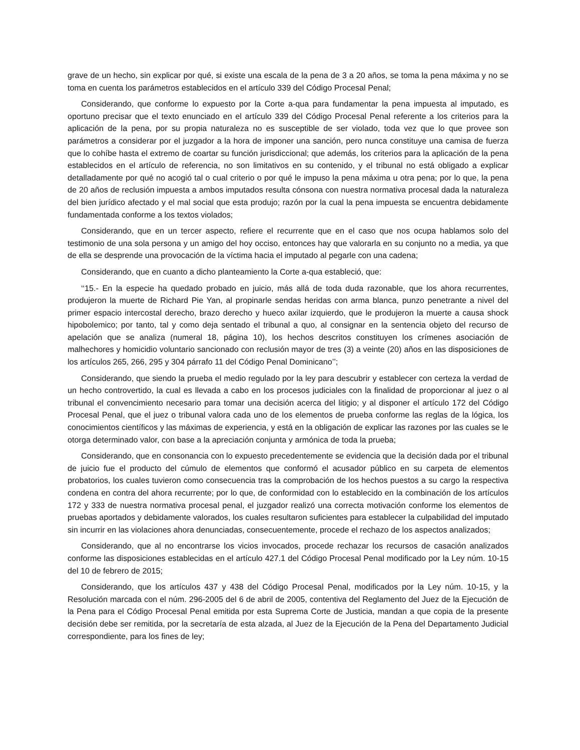grave de un hecho, sin explicar por qué, si existe una escala de la pena de 3 a 20 años, se toma la pena máxima y no se toma en cuenta los parámetros establecidos en el artículo 339 del Código Procesal Penal;
Considerando, que conforme lo expuesto por la Corte a-qua para fundamentar la pena impuesta al imputado, es oportuno precisar que el texto enunciado en el artículo 339 del Código Procesal Penal referente a los criterios para la aplicación de la pena, por su propia naturaleza no es susceptible de ser violado, toda vez que lo que provee son parámetros a considerar por el juzgador a la hora de imponer una sanción, pero nunca constituye una camisa de fuerza que lo cohíbe hasta el extremo de coartar su función jurisdiccional; que además, los criterios para la aplicación de la pena establecidos en el artículo de referencia, no son limitativos en su contenido, y el tribunal no está obligado a explicar detalladamente por qué no acogió tal o cual criterio o por qué le impuso la pena máxima u otra pena; por lo que, la pena de 20 años de reclusión impuesta a ambos imputados resulta cónsona con nuestra normativa procesal dada la naturaleza del bien jurídico afectado y el mal social que esta produjo; razón por la cual la pena impuesta se encuentra debidamente fundamentada conforme a los textos violados;
Considerando, que en un tercer aspecto, refiere el recurrente que en el caso que nos ocupa hablamos solo del testimonio de una sola persona y un amigo del hoy occiso, entonces hay que valorarla en su conjunto no a media, ya que de ella se desprende una provocación de la víctima hacia el imputado al pegarle con una cadena;
Considerando, que en cuanto a dicho planteamiento la Corte a-qua estableció, que:
‘‘15.- En la especie ha quedado probado en juicio, más allá de toda duda razonable, que los ahora recurrentes, produjeron la muerte de Richard Pie Yan, al propinarle sendas heridas con arma blanca, punzo penetrante a nivel del primer espacio intercostal derecho, brazo derecho y hueco axilar izquierdo, que le produjeron la muerte a causa shock hipobolemico; por tanto, tal y como deja sentado el tribunal a quo, al consignar en la sentencia objeto del recurso de apelación que se analiza (numeral 18, página 10), los hechos descritos constituyen los crímenes asociación de malhechores y homicidio voluntario sancionado con reclusión mayor de tres (3) a veinte (20) años en las disposiciones de los artículos 265, 266, 295 y 304 párrafo 11 del Código Penal Dominicano’’;
Considerando, que siendo la prueba el medio regulado por la ley para descubrir y establecer con certeza la verdad de un hecho controvertido, la cual es llevada a cabo en los procesos judiciales con la finalidad de proporcionar al juez o al tribunal el convencimiento necesario para tomar una decisión acerca del litigio; y al disponer el artículo 172 del Código Procesal Penal, que el juez o tribunal valora cada uno de los elementos de prueba conforme las reglas de la lógica, los conocimientos científicos y las máximas de experiencia, y está en la obligación de explicar las razones por las cuales se le otorga determinado valor, con base a la apreciación conjunta y armónica de toda la prueba;
Considerando, que en consonancia con lo expuesto precedentemente se evidencia que la decisión dada por el tribunal de juicio fue el producto del cúmulo de elementos que conformó el acusador público en su carpeta de elementos probatorios, los cuales tuvieron como consecuencia tras la comprobación de los hechos puestos a su cargo la respectiva condena en contra del ahora recurrente; por lo que, de conformidad con lo establecido en la combinación de los artículos 172 y 333 de nuestra normativa procesal penal, el juzgador realizó una correcta motivación conforme los elementos de pruebas aportados y debidamente valorados, los cuales resultaron suficientes para establecer la culpabilidad del imputado sin incurrir en las violaciones ahora denunciadas, consecuentemente, procede el rechazo de los aspectos analizados;
Considerando, que al no encontrarse los vicios invocados, procede rechazar los recursos de casación analizados conforme las disposiciones establecidas en el artículo 427.1 del Código Procesal Penal modificado por la Ley núm. 10-15 del 10 de febrero de 2015;
Considerando, que los artículos 437 y 438 del Código Procesal Penal, modificados por la Ley núm. 10-15, y la Resolución marcada con el núm. 296-2005 del 6 de abril de 2005, contentiva del Reglamento del Juez de la Ejecución de la Pena para el Código Procesal Penal emitida por esta Suprema Corte de Justicia, mandan a que copia de la presente decisión debe ser remitida, por la secretaría de esta alzada, al Juez de la Ejecución de la Pena del Departamento Judicial correspondiente, para los fines de ley;